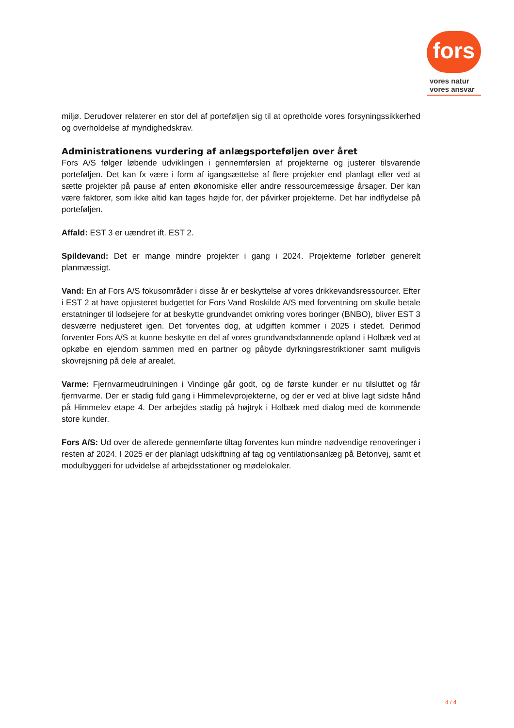fors
vores natur
vores ansvar
miljø. Derudover relaterer en stor del af porteføljen sig til at opretholde vores forsyningssikkerhed og overholdelse af myndighedskrav.
Administrationens vurdering af anlægsporteføljen over året
Fors A/S følger løbende udviklingen i gennemførslen af projekterne og justerer tilsvarende porteføljen. Det kan fx være i form af igangsættelse af flere projekter end planlagt eller ved at sætte projekter på pause af enten økonomiske eller andre ressourcemæssige årsager. Der kan være faktorer, som ikke altid kan tages højde for, der påvirker projekterne. Det har indflydelse på porteføljen.
Affald: EST 3 er uændret ift. EST 2.
Spildevand: Det er mange mindre projekter i gang i 2024. Projekterne forløber generelt planmæssigt.
Vand: En af Fors A/S fokusområder i disse år er beskyttelse af vores drikkevandsressourcer. Efter i EST 2 at have opjusteret budgettet for Fors Vand Roskilde A/S med forventning om skulle betale erstatninger til lodsejere for at beskytte grundvandet omkring vores boringer (BNBO), bliver EST 3 desværre nedjusteret igen. Det forventes dog, at udgiften kommer i 2025 i stedet. Derimod forventer Fors A/S at kunne beskytte en del af vores grundvandsdannende opland i Holbæk ved at opkøbe en ejendom sammen med en partner og påbyde dyrkningsrestriktioner samt muligvis skovrejsning på dele af arealet.
Varme: Fjernvarmeudrulningen i Vindinge går godt, og de første kunder er nu tilsluttet og får fjernvarme. Der er stadig fuld gang i Himmelevprojekterne, og der er ved at blive lagt sidste hånd på Himmelev etape 4. Der arbejdes stadig på højtryk i Holbæk med dialog med de kommende store kunder.
Fors A/S: Ud over de allerede gennemførte tiltag forventes kun mindre nødvendige renoveringer i resten af 2024. I 2025 er der planlagt udskiftning af tag og ventilationsanlæg på Betonvej, samt et modulbyggeri for udvidelse af arbejdsstationer og mødelokaler.
4 / 4